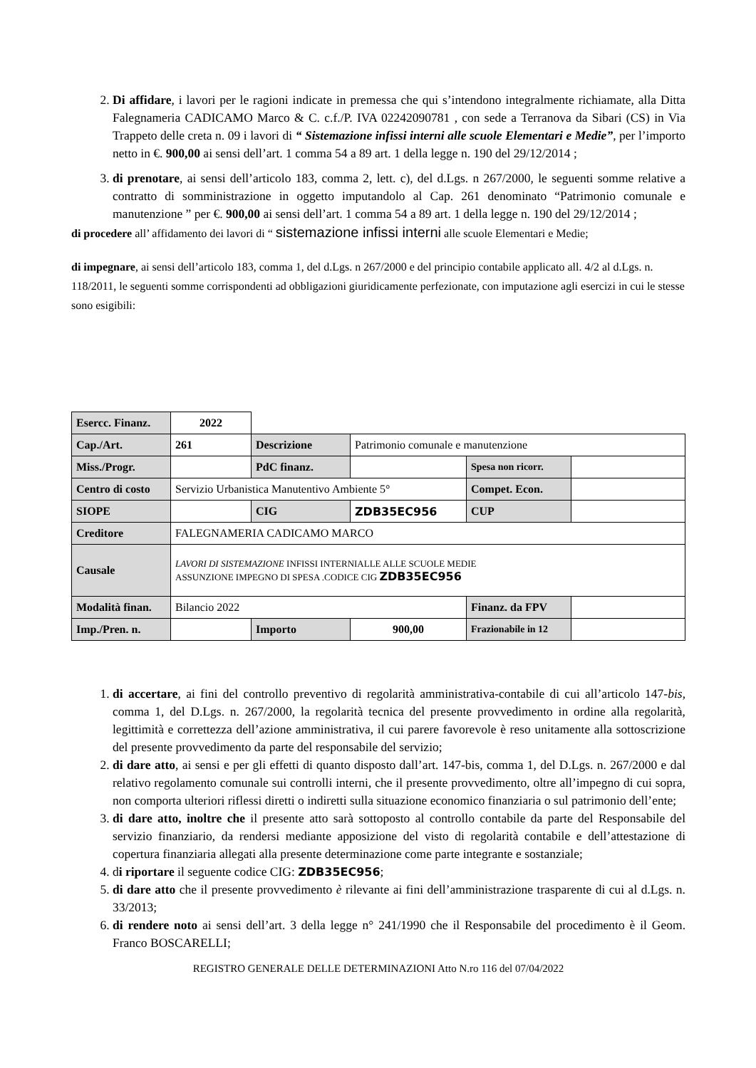2. Di affidare, i lavori per le ragioni indicate in premessa che qui s’intendono integralmente richiamate, alla Ditta Falegnameria CADICAMO Marco & C. c.f./P. IVA 02242090781 , con sede a Terranova da Sibari (CS) in Via Trappeto delle creta n. 09 i lavori di “ Sistemazione infissi interni alle scuole Elementari e Medie”, per l’importo netto in €. 900,00 ai sensi dell’art. 1 comma 54 a 89 art. 1 della legge n. 190 del 29/12/2014 ;
3. di prenotare, ai sensi dell’articolo 183, comma 2, lett. c), del d.Lgs. n 267/2000, le seguenti somme relative a contratto di somministrazione in oggetto imputandolo al Cap. 261 denominato “Patrimonio comunale e manutenzione ” per €. 900,00 ai sensi dell’art. 1 comma 54 a 89 art. 1 della legge n. 190 del 29/12/2014 ;
di procedere all’ affidamento dei lavori di “ sistemazione infissi interni alle scuole Elementari e Medie;
di impegnare, ai sensi dell’articolo 183, comma 1, del d.Lgs. n 267/2000 e del principio contabile applicato all. 4/2 al d.Lgs. n. 118/2011, le seguenti somme corrispondenti ad obbligazioni giuridicamente perfezionate, con imputazione agli esercizi in cui le stesse sono esigibili:
| Esercc. Finanz. | 2022 | | | | |
| Cap./Art. | 261 | Descrizione | Patrimonio comunale e manutenzione | | |
| Miss./Progr. | | PdC finanz. | | Spesa non ricorr. | |
| Centro di costo | Servizio Urbanistica Manutentivo Ambiente 5° | | | Compet. Econ. | |
| SIOPE | | CIG | ZDB35EC956 | CUP | |
| Creditore | FALEGNAMERIA CADICAMO MARCO | | | | |
| Causale | LAVORI DI SISTEMAZIONE INFISSI INTERNIALLE ALLE SCUOLE MEDIE ASSUNZIONE IMPEGNO DI SPESA .CODICE CIG ZDB35EC956 | | | | |
| Modalità finan. | Bilancio 2022 | | | Finanz. da FPV | |
| Imp./Pren. n. | | Importo | 900,00 | Frazionabile in 12 | |
1. di accertare, ai fini del controllo preventivo di regolarità amministrativa-contabile di cui all’articolo 147-bis, comma 1, del D.Lgs. n. 267/2000, la regolarità tecnica del presente provvedimento in ordine alla regolarità, legittimità e correttezza dell’azione amministrativa, il cui parere favorevole è reso unitamente alla sottoscrizione del presente provvedimento da parte del responsabile del servizio;
2. di dare atto, ai sensi e per gli effetti di quanto disposto dall’art. 147-bis, comma 1, del D.Lgs. n. 267/2000 e dal relativo regolamento comunale sui controlli interni, che il presente provvedimento, oltre all’impegno di cui sopra, non comporta ulteriori riflessi diretti o indiretti sulla situazione economico finanziaria o sul patrimonio dell’ente;
3. di dare atto, inoltre che il presente atto sarà sottoposto al controllo contabile da parte del Responsabile del servizio finanziario, da rendersi mediante apposizione del visto di regolarità contabile e dell’attestazione di copertura finanziaria allegati alla presente determinazione come parte integrante e sostanziale;
4. di riportare il seguente codice CIG: ZDB35EC956;
5. di dare atto che il presente provvedimento è rilevante ai fini dell’amministrazione trasparente di cui al d.Lgs. n. 33/2013;
6. di rendere noto ai sensi dell’art. 3 della legge n° 241/1990 che il Responsabile del procedimento è il Geom. Franco BOSCARELLI;
REGISTRO GENERALE DELLE DETERMINAZIONI Atto N.ro 116 del 07/04/2022